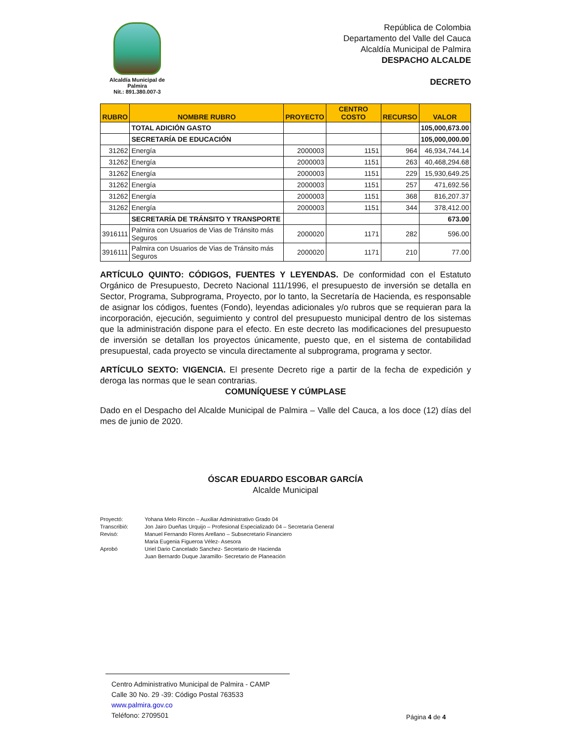Alcaldía Municipal de Palmira
Nit.: 891.380.007-3
República de Colombia
Departamento del Valle del Cauca
Alcaldía Municipal de Palmira
DESPACHO ALCALDE
DECRETO
| RUBRO | NOMBRE RUBRO | PROYECTO | CENTRO COSTO | RECURSO | VALOR |
| --- | --- | --- | --- | --- | --- |
| | TOTAL ADICIÓN GASTO | | | | 105,000,673.00 |
| | SECRETARÍA DE EDUCACIÓN | | | | 105,000,000.00 |
| 31262 | Energía | 2000003 | 1151 | 964 | 46,934,744.14 |
| 31262 | Energía | 2000003 | 1151 | 263 | 40,468,294.68 |
| 31262 | Energía | 2000003 | 1151 | 229 | 15,930,649.25 |
| 31262 | Energía | 2000003 | 1151 | 257 | 471,692.56 |
| 31262 | Energía | 2000003 | 1151 | 368 | 816,207.37 |
| 31262 | Energía | 2000003 | 1151 | 344 | 378,412.00 |
| | SECRETARÍA DE TRÁNSITO Y TRANSPORTE | | | | 673.00 |
| 3916111 | Palmira con Usuarios de Vias de Tránsito más Seguros | 2000020 | 1171 | 282 | 596.00 |
| 3916111 | Palmira con Usuarios de Vias de Tránsito más Seguros | 2000020 | 1171 | 210 | 77.00 |
ARTÍCULO QUINTO: CÓDIGOS, FUENTES Y LEYENDAS. De conformidad con el Estatuto Orgánico de Presupuesto, Decreto Nacional 111/1996, el presupuesto de inversión se detalla en Sector, Programa, Subprograma, Proyecto, por lo tanto, la Secretaría de Hacienda, es responsable de asignar los códigos, fuentes (Fondo), leyendas adicionales y/o rubros que se requieran para la incorporación, ejecución, seguimiento y control del presupuesto municipal dentro de los sistemas que la administración dispone para el efecto. En este decreto las modificaciones del presupuesto de inversión se detallan los proyectos únicamente, puesto que, en el sistema de contabilidad presupuestal, cada proyecto se vincula directamente al subprograma, programa y sector.
ARTÍCULO SEXTO: VIGENCIA. El presente Decreto rige a partir de la fecha de expedición y deroga las normas que le sean contrarias.
COMUNÍQUESE Y CÚMPLASE
Dado en el Despacho del Alcalde Municipal de Palmira – Valle del Cauca, a los doce (12) días del mes de junio de 2020.
ÓSCAR EDUARDO ESCOBAR GARCÍA
Alcalde Municipal
Proyectó: Yohana Melo Rincón – Auxiliar Administrativo Grado 04
Transcribió: Jon Jairo Dueñas Urquijo – Profesional Especializado 04 – Secretaría General
Revisó: Manuel Fernando Flores Arellano – Subsecretario Financiero
Maria Eugenia Figueroa Vélez- Asesora
Aprobó Uriel Dario Cancelado Sanchez- Secretario de Hacienda
Juan Bernardo Duque Jaramillo- Secretario de Planeación
Centro Administrativo Municipal de Palmira - CAMP
Calle 30 No. 29 -39: Código Postal 763533
www.palmira.gov.co
Teléfono: 2709501
Página 4 de 4